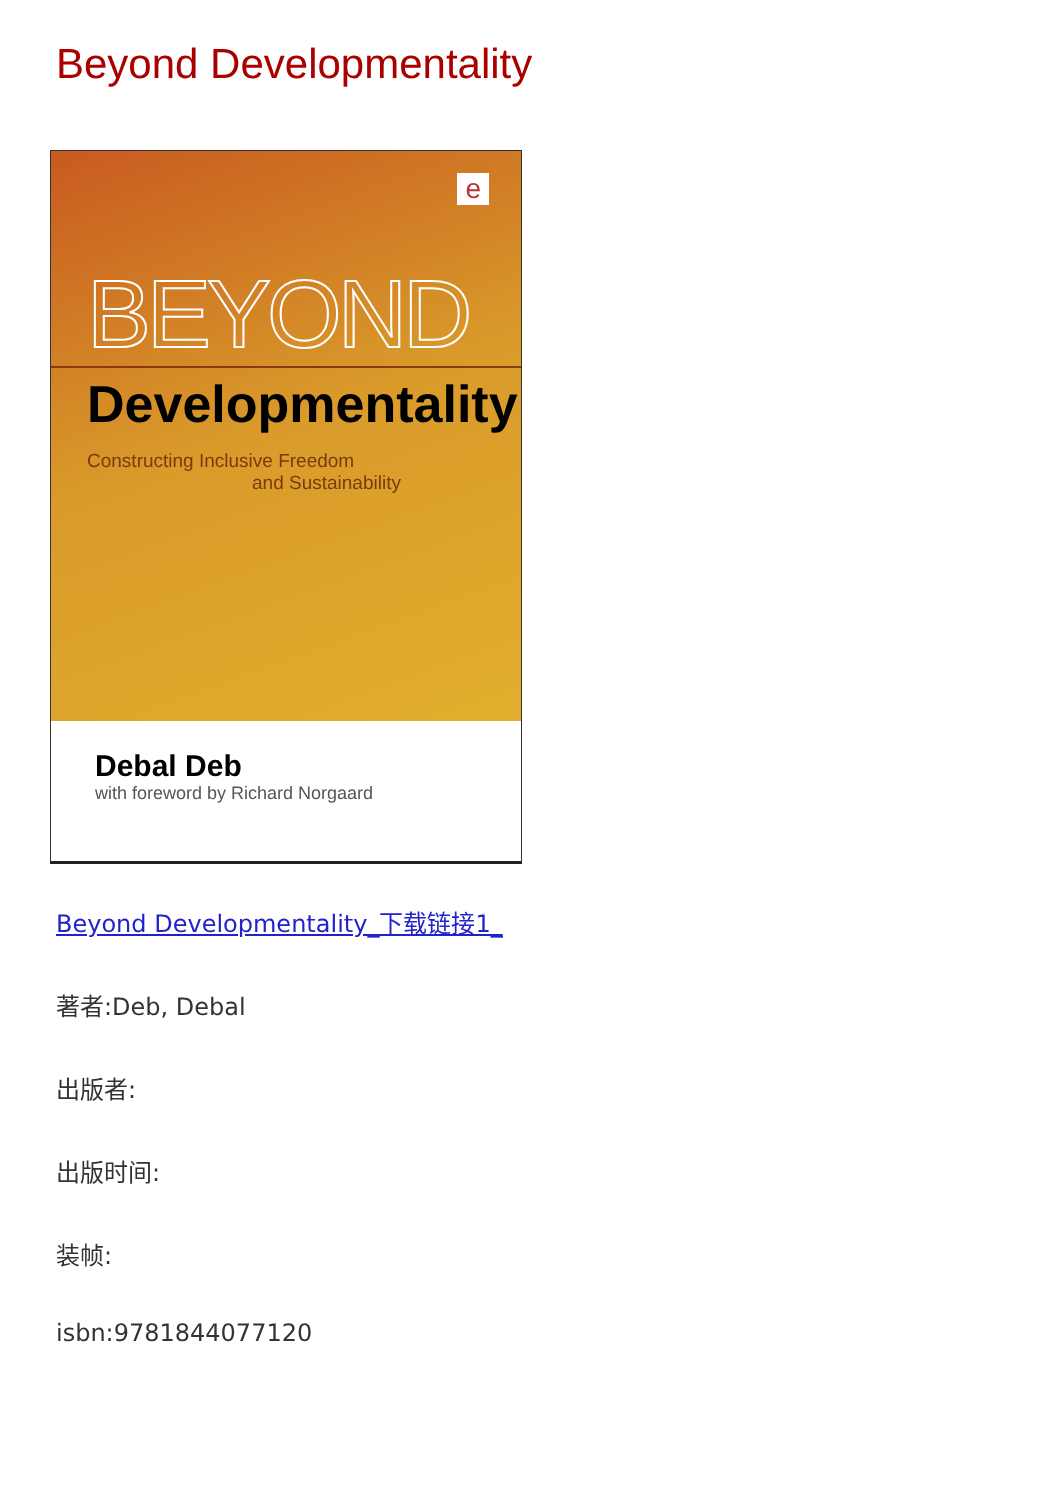Beyond Developmentality
e
BEYOND
Developmentality
Constructing Inclusive Freedom
and Sustainability
Debal Deb
with foreword by Richard Norgaard
Beyond Developmentality_下载链接1_
著者:Deb, Debal
出版者:
出版时间:
装帧:
isbn:9781844077120